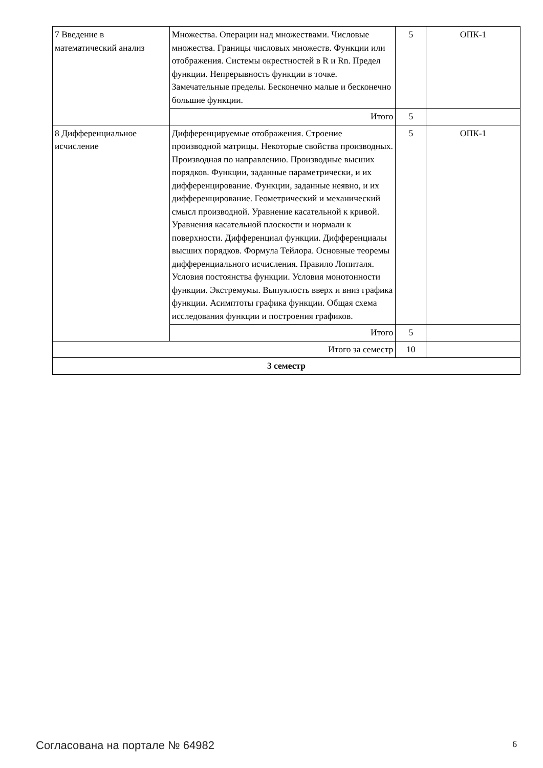| 7 Введение в математический анализ | Множества. Операции над множествами. Числовые множества. Границы числовых множеств. Функции или отображения. Системы окрестностей в R и Rn. Предел функции. Непрерывность функции в точке. Замечательные пределы. Бесконечно малые и бесконечно большие функции. | 5 | ОПК-1 |
| | Итого | 5 | |
| 8 Дифференциальное исчисление | Дифференцируемые отображения. Строение производной матрицы. Некоторые свойства производных. Производная по направлению. Производные высших порядков. Функции, заданные параметрически, и их дифференцирование. Функции, заданные неявно, и их дифференцирование. Геометрический и механический смысл производной. Уравнение касательной к кривой. Уравнения касательной плоскости и нормали к поверхности. Дифференциал функции. Дифференциалы высших порядков. Формула Тейлора. Основные теоремы дифференциального исчисления. Правило Лопиталя. Условия постоянства функции. Условия монотонности функции. Экстремумы. Выпуклость вверх и вниз графика функции. Асимптоты графика функции. Общая схема исследования функции и построения графиков. | 5 | ОПК-1 |
| | Итого | 5 | |
| Итого за семестр | | 10 | |
| 3 семестр | | | |
Согласована на портале № 64982 6